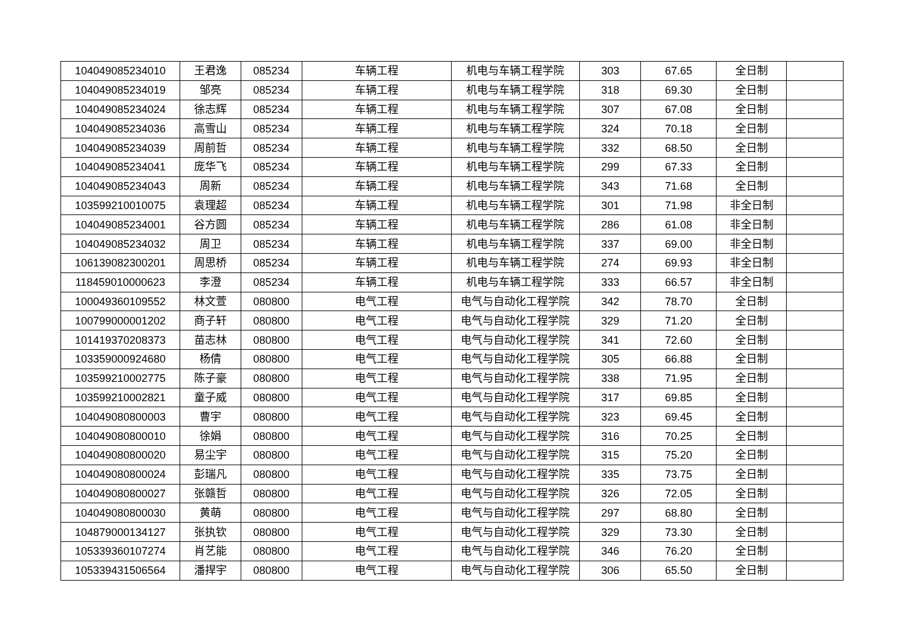| 104049085234010 | 王君逸 | 085234 | 车辆工程 | 机电与车辆工程学院 | 303 | 67.65 | 全日制 | |
| 104049085234019 | 邹亮 | 085234 | 车辆工程 | 机电与车辆工程学院 | 318 | 69.30 | 全日制 | |
| 104049085234024 | 徐志辉 | 085234 | 车辆工程 | 机电与车辆工程学院 | 307 | 67.08 | 全日制 | |
| 104049085234036 | 高雪山 | 085234 | 车辆工程 | 机电与车辆工程学院 | 324 | 70.18 | 全日制 | |
| 104049085234039 | 周前哲 | 085234 | 车辆工程 | 机电与车辆工程学院 | 332 | 68.50 | 全日制 | |
| 104049085234041 | 庞华飞 | 085234 | 车辆工程 | 机电与车辆工程学院 | 299 | 67.33 | 全日制 | |
| 104049085234043 | 周新 | 085234 | 车辆工程 | 机电与车辆工程学院 | 343 | 71.68 | 全日制 | |
| 103599210010075 | 袁理超 | 085234 | 车辆工程 | 机电与车辆工程学院 | 301 | 71.98 | 非全日制 | |
| 104049085234001 | 谷方圆 | 085234 | 车辆工程 | 机电与车辆工程学院 | 286 | 61.08 | 非全日制 | |
| 104049085234032 | 周卫 | 085234 | 车辆工程 | 机电与车辆工程学院 | 337 | 69.00 | 非全日制 | |
| 106139082300201 | 周思桥 | 085234 | 车辆工程 | 机电与车辆工程学院 | 274 | 69.93 | 非全日制 | |
| 118459010000623 | 李澄 | 085234 | 车辆工程 | 机电与车辆工程学院 | 333 | 66.57 | 非全日制 | |
| 100049360109552 | 林文萱 | 080800 | 电气工程 | 电气与自动化工程学院 | 342 | 78.70 | 全日制 | |
| 100799000001202 | 商子轩 | 080800 | 电气工程 | 电气与自动化工程学院 | 329 | 71.20 | 全日制 | |
| 101419370208373 | 苗志林 | 080800 | 电气工程 | 电气与自动化工程学院 | 341 | 72.60 | 全日制 | |
| 103359000924680 | 杨倩 | 080800 | 电气工程 | 电气与自动化工程学院 | 305 | 66.88 | 全日制 | |
| 103599210002775 | 陈子豪 | 080800 | 电气工程 | 电气与自动化工程学院 | 338 | 71.95 | 全日制 | |
| 103599210002821 | 童子威 | 080800 | 电气工程 | 电气与自动化工程学院 | 317 | 69.85 | 全日制 | |
| 104049080800003 | 曹宇 | 080800 | 电气工程 | 电气与自动化工程学院 | 323 | 69.45 | 全日制 | |
| 104049080800010 | 徐娟 | 080800 | 电气工程 | 电气与自动化工程学院 | 316 | 70.25 | 全日制 | |
| 104049080800020 | 易尘宇 | 080800 | 电气工程 | 电气与自动化工程学院 | 315 | 75.20 | 全日制 | |
| 104049080800024 | 彭瑞凡 | 080800 | 电气工程 | 电气与自动化工程学院 | 335 | 73.75 | 全日制 | |
| 104049080800027 | 张赣哲 | 080800 | 电气工程 | 电气与自动化工程学院 | 326 | 72.05 | 全日制 | |
| 104049080800030 | 黄萌 | 080800 | 电气工程 | 电气与自动化工程学院 | 297 | 68.80 | 全日制 | |
| 104879000134127 | 张执钦 | 080800 | 电气工程 | 电气与自动化工程学院 | 329 | 73.30 | 全日制 | |
| 105339360107274 | 肖艺能 | 080800 | 电气工程 | 电气与自动化工程学院 | 346 | 76.20 | 全日制 | |
| 105339431506564 | 潘捍宇 | 080800 | 电气工程 | 电气与自动化工程学院 | 306 | 65.50 | 全日制 | |